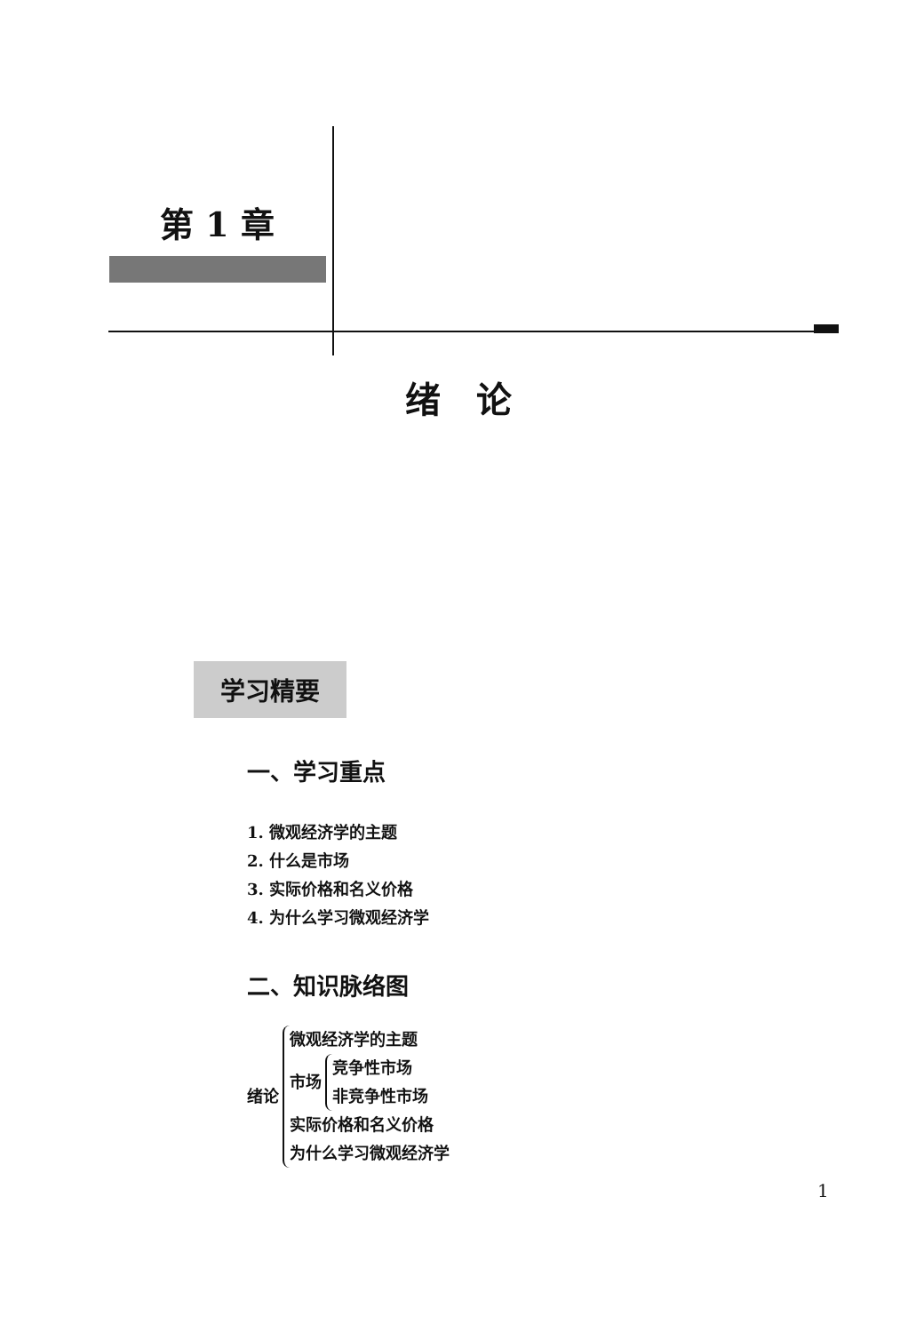第 1 章
绪论
学习精要
一、学习重点
1. 微观经济学的主题
2. 什么是市场
3. 实际价格和名义价格
4. 为什么学习微观经济学
二、知识脉络图
绪论
微观经济学的主题
市场
竞争性市场
非竞争性市场
实际价格和名义价格
为什么学习微观经济学
1